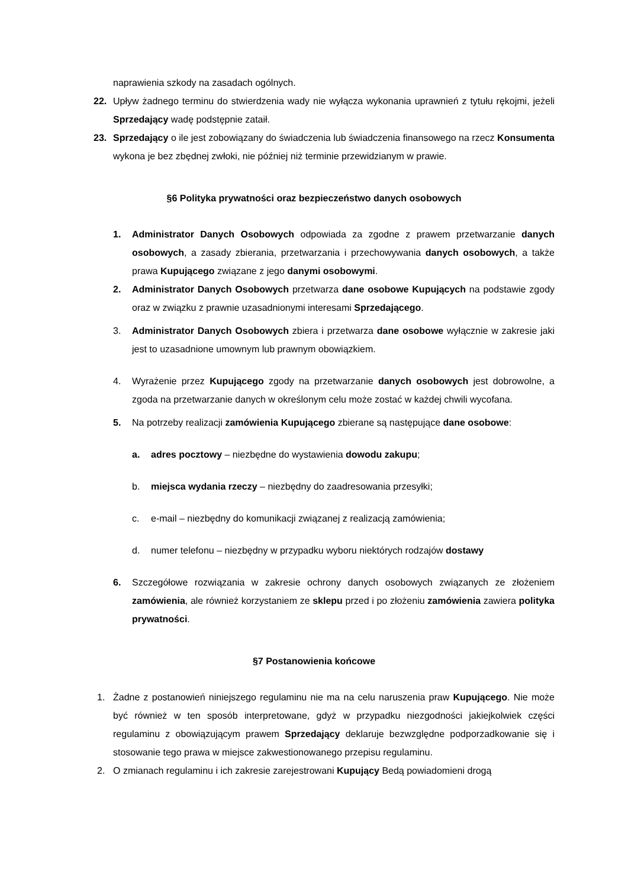naprawienia szkody na zasadach ogólnych.
22. Upływ żadnego terminu do stwierdzenia wady nie wyłącza wykonania uprawnień z tytułu rękojmi, jeżeli Sprzedający wadę podstępnie zataił.
23. Sprzedający o ile jest zobowiązany do świadczenia lub świadczenia finansowego na rzecz Konsumenta wykona je bez zbędnej zwłoki, nie później niż terminie przewidzianym w prawie.
§6 Polityka prywatności oraz bezpieczeństwo danych osobowych
1. Administrator Danych Osobowych odpowiada za zgodne z prawem przetwarzanie danych osobowych, a zasady zbierania, przetwarzania i przechowywania danych osobowych, a także prawa Kupującego związane z jego danymi osobowymi.
2. Administrator Danych Osobowych przetwarza dane osobowe Kupujących na podstawie zgody oraz w związku z prawnie uzasadnionymi interesami Sprzedającego.
3. Administrator Danych Osobowych zbiera i przetwarza dane osobowe wyłącznie w zakresie jaki jest to uzasadnione umownym lub prawnym obowiązkiem.
4. Wyrażenie przez Kupującego zgody na przetwarzanie danych osobowych jest dobrowolne, a zgoda na przetwarzanie danych w określonym celu może zostać w każdej chwili wycofana.
5. Na potrzeby realizacji zamówienia Kupującego zbierane są następujące dane osobowe:
a. adres pocztowy – niezbędne do wystawienia dowodu zakupu;
b. miejsca wydania rzeczy – niezbędny do zaadresowania przesyłki;
c. e-mail – niezbędny do komunikacji związanej z realizacją zamówienia;
d. numer telefonu – niezbędny w przypadku wyboru niektórych rodzajów dostawy
6. Szczegółowe rozwiązania w zakresie ochrony danych osobowych związanych ze złożeniem zamówienia, ale również korzystaniem ze sklepu przed i po złożeniu zamówienia zawiera polityka prywatności.
§7 Postanowienia końcowe
1. Żadne z postanowień niniejszego regulaminu nie ma na celu naruszenia praw Kupującego. Nie może być również w ten sposób interpretowane, gdyż w przypadku niezgodności jakiejkolwiek części regulaminu z obowiązującym prawem Sprzedający deklaruje bezwzględne podporzadkowanie się i stosowanie tego prawa w miejsce zakwestionowanego przepisu regulaminu.
2. O zmianach regulaminu i ich zakresie zarejestrowani Kupujący Bedą powiadomieni drogą